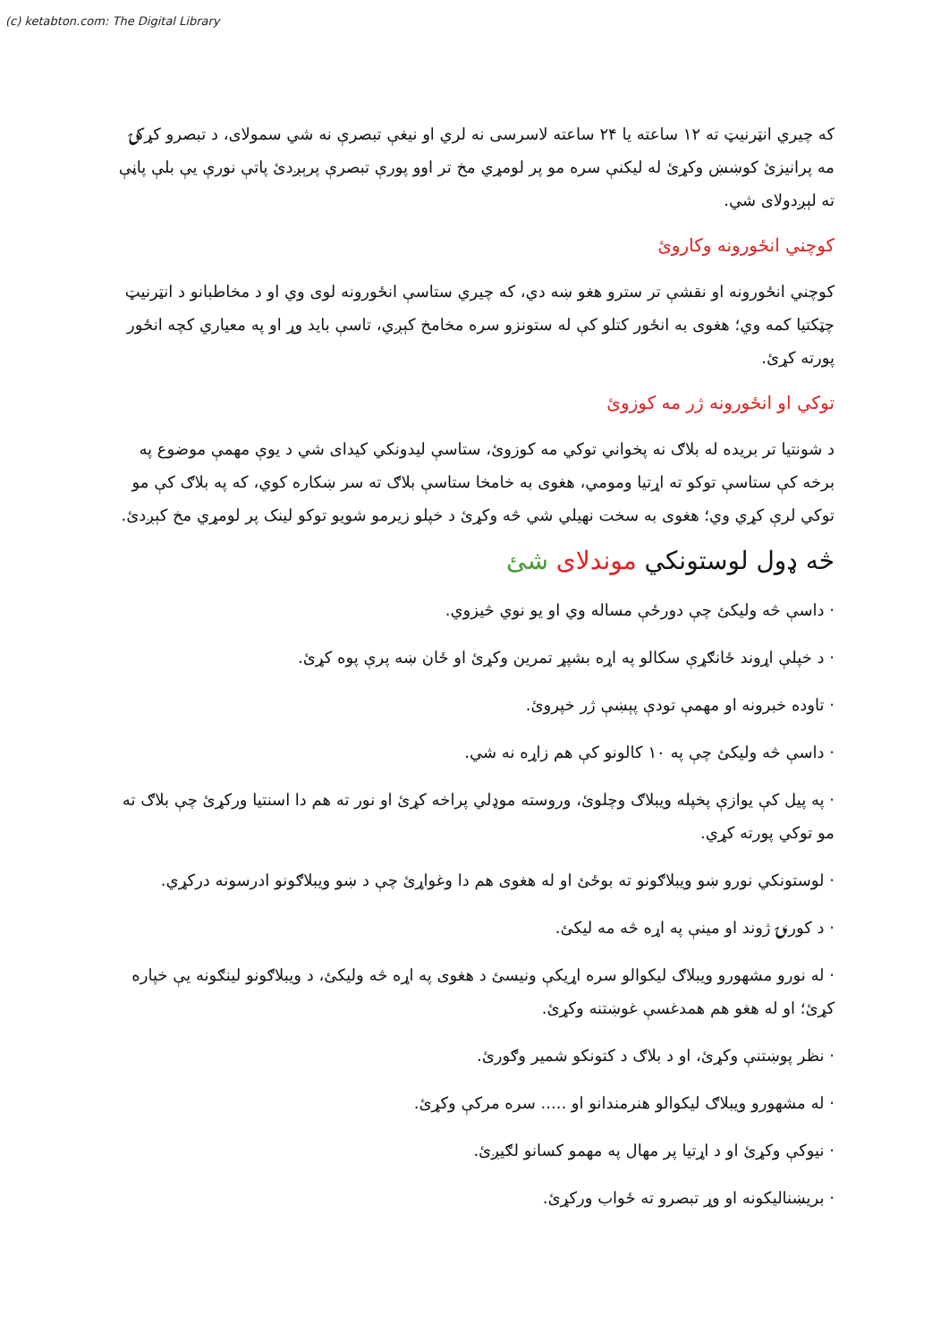(c) ketabton.com: The Digital Library
که چیري انټرنیټ ته ۱۲ ساعته یا ۲۴ ساعته لاسرسی نه لري او نیغې تبصرې نه شي سمولای، د تبصرو کړکۍ مه پرانیزئ کوښښ وکړئ له لیکنې سره مو پر لومړي مخ تر اوو پورې تبصرې پرېږدئ پاتې نورې یې بلې پاڼې ته لېږدولای شي.
کوچني انځورونه وکاروئ
کوچني انځورونه او نقشې تر سترو هغو ښه دي، که چیري ستاسې انځورونه لوی وي او د مخاطبانو د انټرنیټ چټکتیا کمه وي؛ هغوی به انځور کتلو کې له ستونزو سره مخامخ کېږي، تاسې باید وړ او په معیاري کچه انځور پورته کړئ.
توکي او انځورونه ژر مه کوزوئ
د شونتیا تر بریده له بلاګ نه پخواني توکي مه کوزوئ، ستاسې لیدونکي کیدای شي د یوې مهمې موضوع په برخه کې ستاسې توکو ته اړتیا ومومي، هغوی به خامخا ستاسې بلاګ ته سر ښکاره کوي، که په بلاګ کې مو توکي لرې کړي وي؛ هغوی به سخت نهیلي شي څه وکړئ د خپلو زیرمو شویو توکو لینک پر لومړي مخ کېږدئ.
څه ډول لوستونکي موندلای شئ
· داسې څه ولیکئ چې دورځې مساله وي او یو نوي څیزوي.
· د خپلې اړوند ځانګړې سکالو په اړه بشپړ تمرین وکړئ او ځان ښه پرې پوه کړئ.
· تاوده خبرونه او مهمې تودې پېښې ژر خپروئ.
· داسې څه ولیکئ چې په ۱۰ کالونو کې هم زاړه نه شي.
· په پیل کې یوازې پخپله ویبلاګ وچلوئ، وروسته موډلي پراخه کړئ او نور ته هم دا اسنتیا ورکړئ چې بلاګ ته مو توکي پورته کړي.
· لوستونکي نورو ښو ویبلاګونو ته بوځئ او له هغوی هم دا وغواړئ چې د ښو ویبلاګونو ادرسونه درکړي.
· د کورنۍ ژوند او مینې په اړه څه مه لیکئ.
· له نورو مشهورو ویبلاګ لیکوالو سره اړیکې ونیسئ د هغوی په اړه څه ولیکئ، د ویبلاګونو لینګونه یې خپاره کړئ؛ او له هغو هم همدغسې غوښتنه وکړئ.
· نظر پوښتنې وکړئ، او د بلاګ د کتونکو شمیر وګورئ.
· له مشهورو ویبلاګ لیکوالو هنرمندانو او ..... سره مرکې وکړئ.
· نیوکې وکړئ او د اړتیا پر مهال په مهمو کسانو لګیږئ.
· بریښنالیکونه او وړ تبصرو ته ځواب ورکړئ.